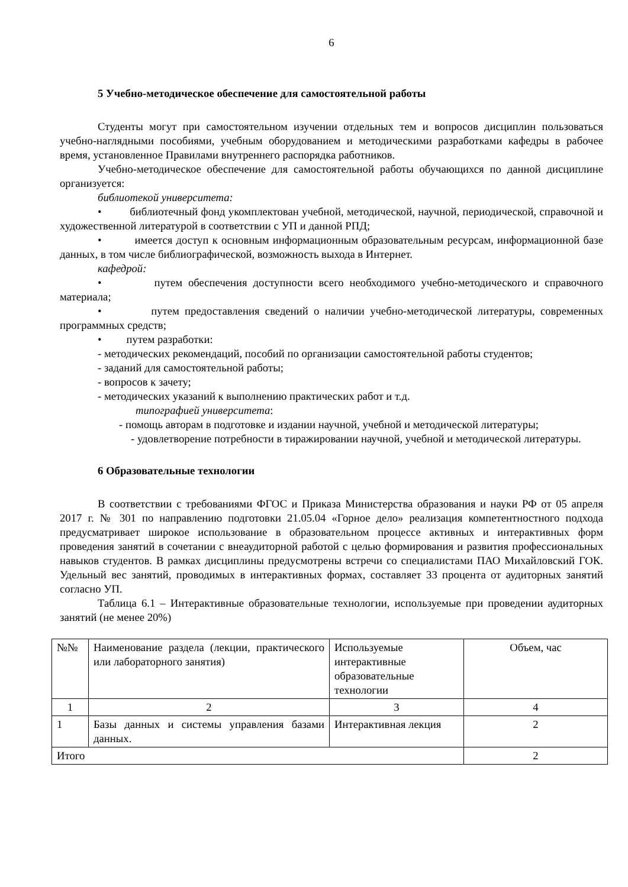6
5 Учебно-методическое обеспечение для самостоятельной работы
Студенты могут при самостоятельном изучении отдельных тем и вопросов дисциплин пользоваться учебно-наглядными пособиями, учебным оборудованием и методическими разработками кафедры в рабочее время, установленное Правилами внутреннего распорядка работников.
Учебно-методическое обеспечение для самостоятельной работы обучающихся по данной дисциплине организуется:
библиотекой университета:
• библиотечный фонд укомплектован учебной, методической, научной, периодической, справочной и художественной литературой в соответствии с УП и данной РПД;
• имеется доступ к основным информационным образовательным ресурсам, информационной базе данных, в том числе библиографической, возможность выхода в Интернет.
кафедрой:
• путем обеспечения доступности всего необходимого учебно-методического и справочного материала;
• путем предоставления сведений о наличии учебно-методической литературы, современных программных средств;
• путем разработки:
- методических рекомендаций, пособий по организации самостоятельной работы студентов;
- заданий для самостоятельной работы;
- вопросов к зачету;
- методических указаний к выполнению практических работ и т.д.
типографией университета:
- помощь авторам в подготовке и издании научной, учебной и методической литературы;
- удовлетворение потребности в тиражировании научной, учебной и методической литературы.
6 Образовательные технологии
В соответствии с требованиями ФГОС и Приказа Министерства образования и науки РФ от 05 апреля 2017 г. № 301 по направлению подготовки 21.05.04 «Горное дело» реализация компетентностного подхода предусматривает широкое использование в образовательном процессе активных и интерактивных форм проведения занятий в сочетании с внеаудиторной работой с целью формирования и развития профессиональных навыков студентов. В рамках дисциплины предусмотрены встречи со специалистами ПАО Михайловский ГОК. Удельный вес занятий, проводимых в интерактивных формах, составляет 33 процента от аудиторных занятий согласно УП.
Таблица 6.1 – Интерактивные образовательные технологии, используемые при проведении аудиторных занятий (не менее 20%)
| №№ | Наименование раздела (лекции, практического или лабораторного занятия) | Используемые интерактивные образовательные технологии | Объем, час |
| 1 | 2 | 3 | 4 |
| 1 | Базы данных и системы управления базами данных. | Интерактивная лекция | 2 |
| Итого | | | 2 |